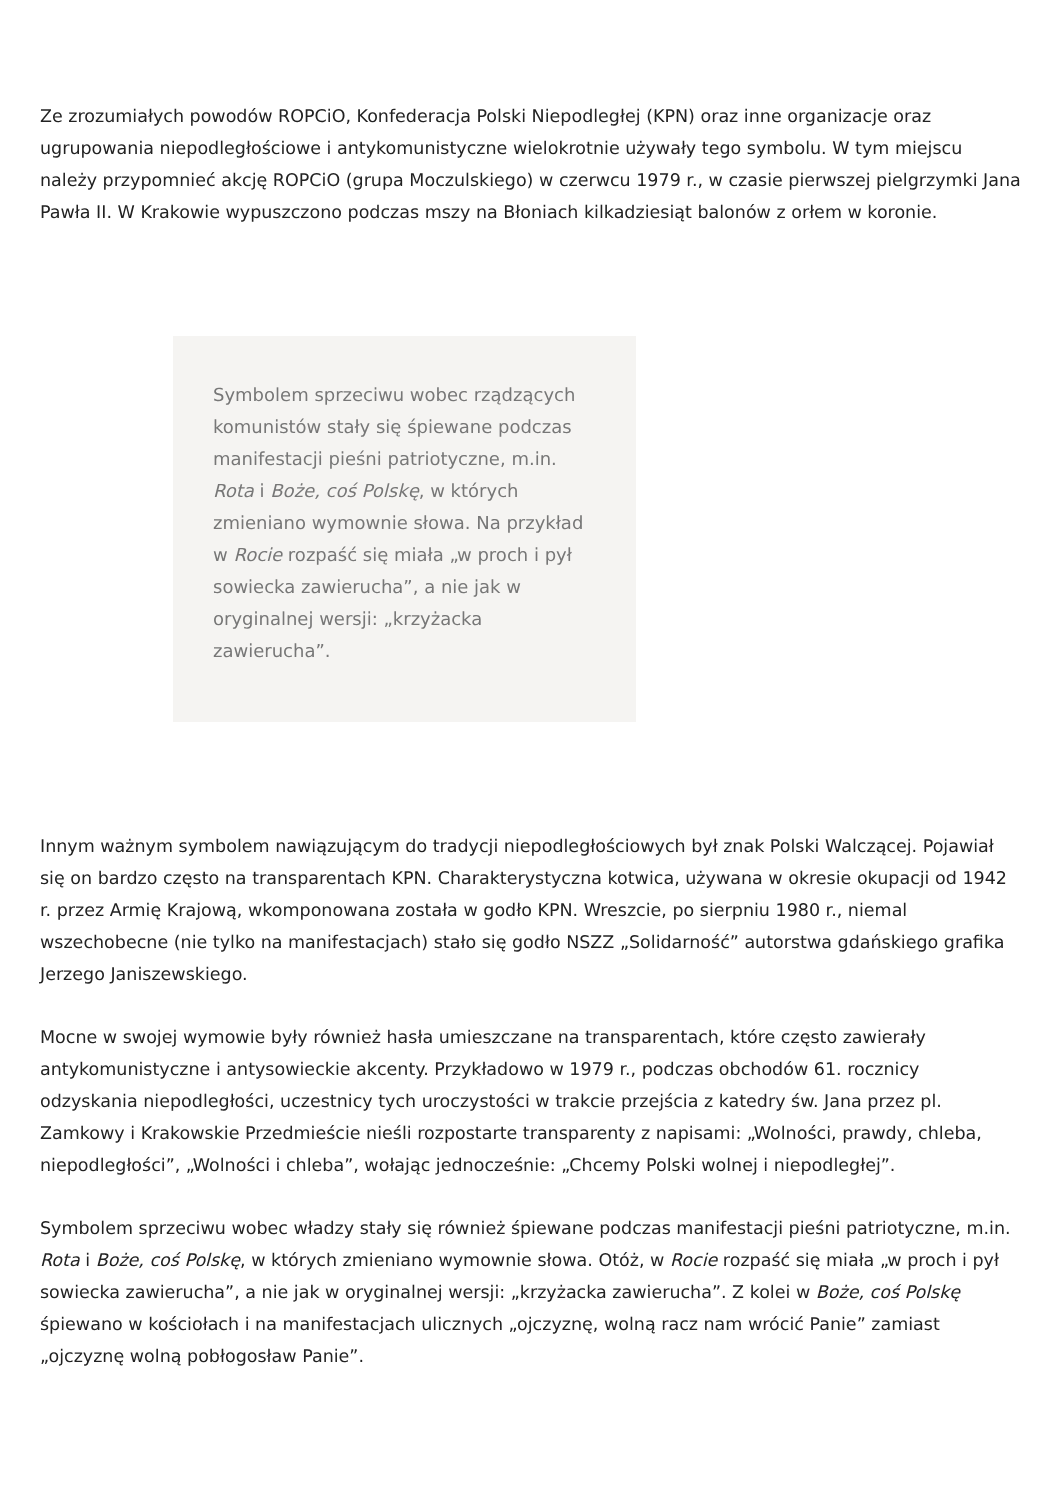Ze zrozumiałych powodów ROPCiO, Konfederacja Polski Niepodległej (KPN) oraz inne organizacje oraz ugrupowania niepodległościowe i antykomunistyczne wielokrotnie używały tego symbolu. W tym miejscu należy przypomnieć akcję ROPCiO (grupa Moczulskiego) w czerwcu 1979 r., w czasie pierwszej pielgrzymki Jana Pawła II. W Krakowie wypuszczono podczas mszy na Błoniach kilkadziesiąt balonów z orłem w koronie.
Symbolem sprzeciwu wobec rządzących komunistów stały się śpiewane podczas manifestacji pieśni patriotyczne, m.in. Rota i Boże, coś Polskę, w których zmieniano wymownie słowa. Na przykład w Rocie rozpaść się miała „w proch i pył sowiecka zawierucha”, a nie jak w oryginalnej wersji: „krzyżacka zawierucha”.
Innym ważnym symbolem nawiązującym do tradycji niepodległościowych był znak Polski Walczącej. Pojawiał się on bardzo często na transparentach KPN. Charakterystyczna kotwica, używana w okresie okupacji od 1942 r. przez Armię Krajową, wkomponowana została w godło KPN. Wreszcie, po sierpniu 1980 r., niemal wszechobecne (nie tylko na manifestacjach) stało się godło NSZZ „Solidarność” autorstwa gdańskiego grafika Jerzego Janiszewskiego.
Mocne w swojej wymowie były również hasła umieszczane na transparentach, które często zawierały antykomunistyczne i antysowieckie akcenty. Przykładowo w 1979 r., podczas obchodów 61. rocznicy odzyskania niepodległości, uczestnicy tych uroczystości w trakcie przejścia z katedry św. Jana przez pl. Zamkowy i Krakowskie Przedmieście nieśli rozpostarte transparenty z napisami: „Wolności, prawdy, chleba, niepodległości”, „Wolności i chleba”, wołając jednocześnie: „Chcemy Polski wolnej i niepodległej”.
Symbolem sprzeciwu wobec władzy stały się również śpiewane podczas manifestacji pieśni patriotyczne, m.in. Rota i Boże, coś Polskę, w których zmieniano wymownie słowa. Otóż, w Rocie rozpaść się miała „w proch i pył sowiecka zawierucha”, a nie jak w oryginalnej wersji: „krzyżacka zawierucha”. Z kolei w Boże, coś Polskę śpiewano w kościołach i na manifestacjach ulicznych „ojczyznę, wolną racz nam wrócić Panie” zamiast „ojczyznę wolną pobłogosław Panie”.